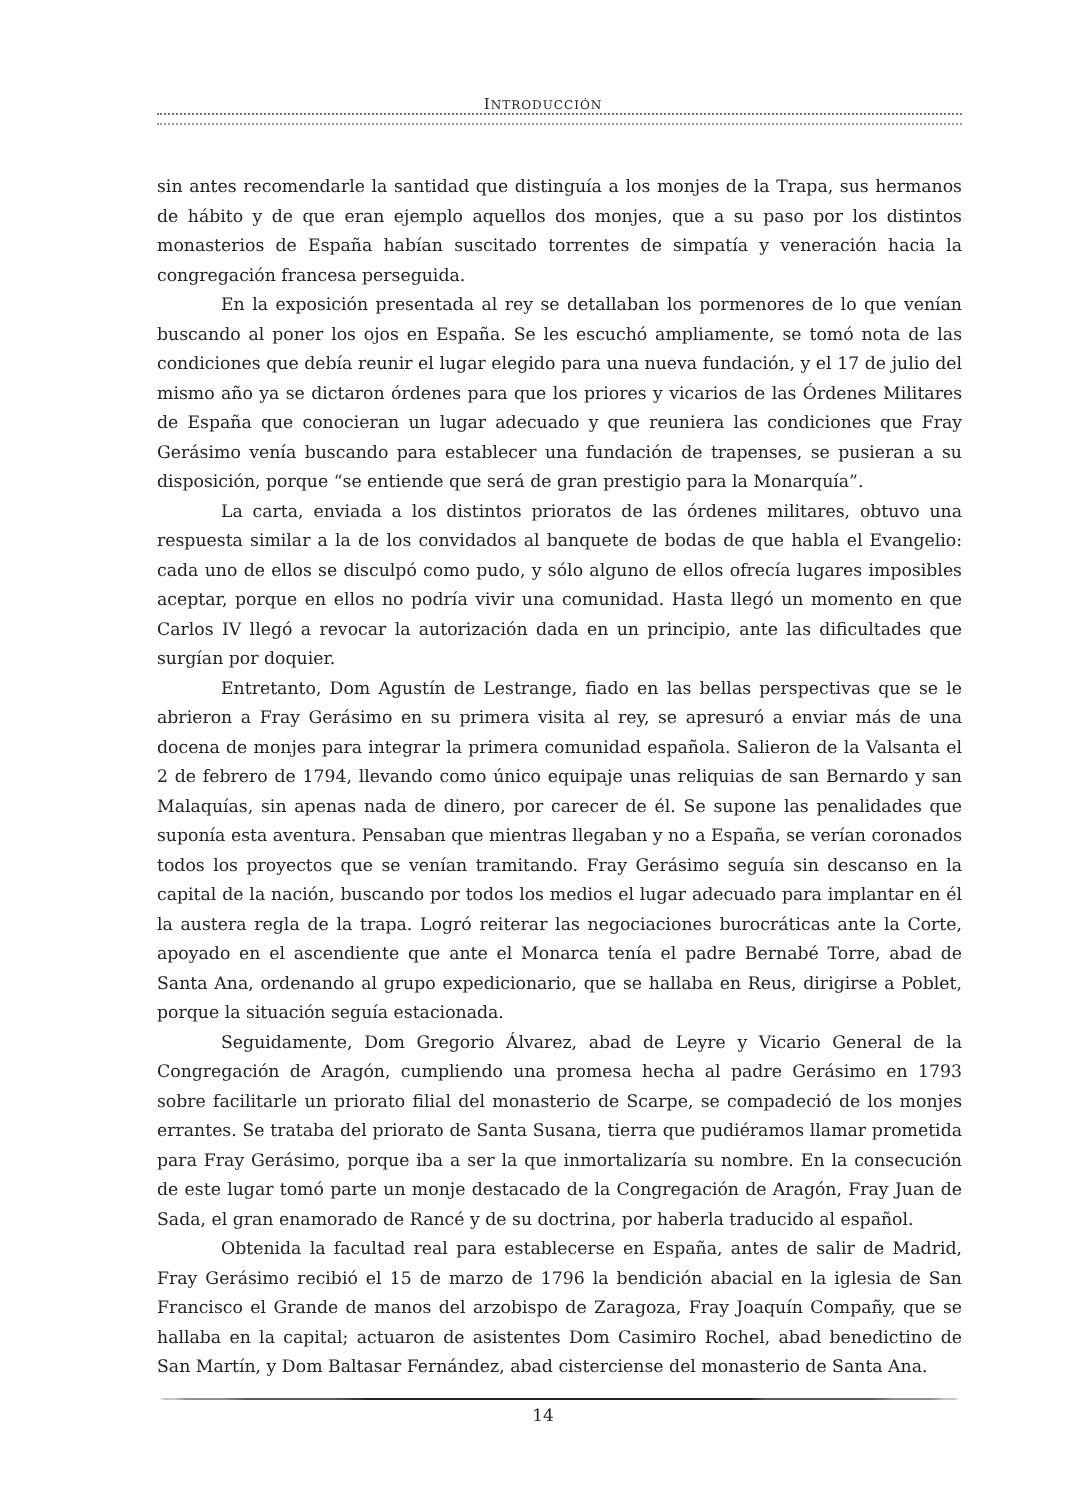INTRODUCCIÓN
sin antes recomendarle la santidad que distinguía a los monjes de la Trapa, sus hermanos de hábito y de que eran ejemplo aquellos dos monjes, que a su paso por los distintos monasterios de España habían suscitado torrentes de simpatía y veneración hacia la congregación francesa perseguida.
En la exposición presentada al rey se detallaban los pormenores de lo que venían buscando al poner los ojos en España. Se les escuchó ampliamente, se tomó nota de las condiciones que debía reunir el lugar elegido para una nueva fundación, y el 17 de julio del mismo año ya se dictaron órdenes para que los priores y vicarios de las Órdenes Militares de España que conocieran un lugar adecuado y que reuniera las condiciones que Fray Gerásimo venía buscando para establecer una fundación de trapenses, se pusieran a su disposición, porque “se entiende que será de gran prestigio para la Monarquía”.
La carta, enviada a los distintos prioratos de las órdenes militares, obtuvo una respuesta similar a la de los convidados al banquete de bodas de que habla el Evangelio: cada uno de ellos se disculpó como pudo, y sólo alguno de ellos ofrecía lugares imposibles aceptar, porque en ellos no podría vivir una comunidad. Hasta llegó un momento en que Carlos IV llegó a revocar la autorización dada en un principio, ante las dificultades que surgían por doquier.
Entretanto, Dom Agustín de Lestrange, fiado en las bellas perspectivas que se le abrieron a Fray Gerásimo en su primera visita al rey, se apresuró a enviar más de una docena de monjes para integrar la primera comunidad española. Salieron de la Valsanta el 2 de febrero de 1794, llevando como único equipaje unas reliquias de san Bernardo y san Malaquías, sin apenas nada de dinero, por carecer de él. Se supone las penalidades que suponía esta aventura. Pensaban que mientras llegaban y no a España, se verían coronados todos los proyectos que se venían tramitando. Fray Gerásimo seguía sin descanso en la capital de la nación, buscando por todos los medios el lugar adecuado para implantar en él la austera regla de la trapa. Logró reiterar las negociaciones burocráticas ante la Corte, apoyado en el ascendiente que ante el Monarca tenía el padre Bernabé Torre, abad de Santa Ana, ordenando al grupo expedicionario, que se hallaba en Reus, dirigirse a Poblet, porque la situación seguía estacionada.
Seguidamente, Dom Gregorio Álvarez, abad de Leyre y Vicario General de la Congregación de Aragón, cumpliendo una promesa hecha al padre Gerásimo en 1793 sobre facilitarle un priorato filial del monasterio de Scarpe, se compadeció de los monjes errantes. Se trataba del priorato de Santa Susana, tierra que pudiéramos llamar prometida para Fray Gerásimo, porque iba a ser la que inmortalizaría su nombre. En la consecución de este lugar tomó parte un monje destacado de la Congregación de Aragón, Fray Juan de Sada, el gran enamorado de Rancé y de su doctrina, por haberla traducido al español.
Obtenida la facultad real para establecerse en España, antes de salir de Madrid, Fray Gerásimo recibió el 15 de marzo de 1796 la bendición abacial en la iglesia de San Francisco el Grande de manos del arzobispo de Zaragoza, Fray Joaquín Compañy, que se hallaba en la capital; actuaron de asistentes Dom Casimiro Rochel, abad benedictino de San Martín, y Dom Baltasar Fernández, abad cisterciense del monasterio de Santa Ana.
14